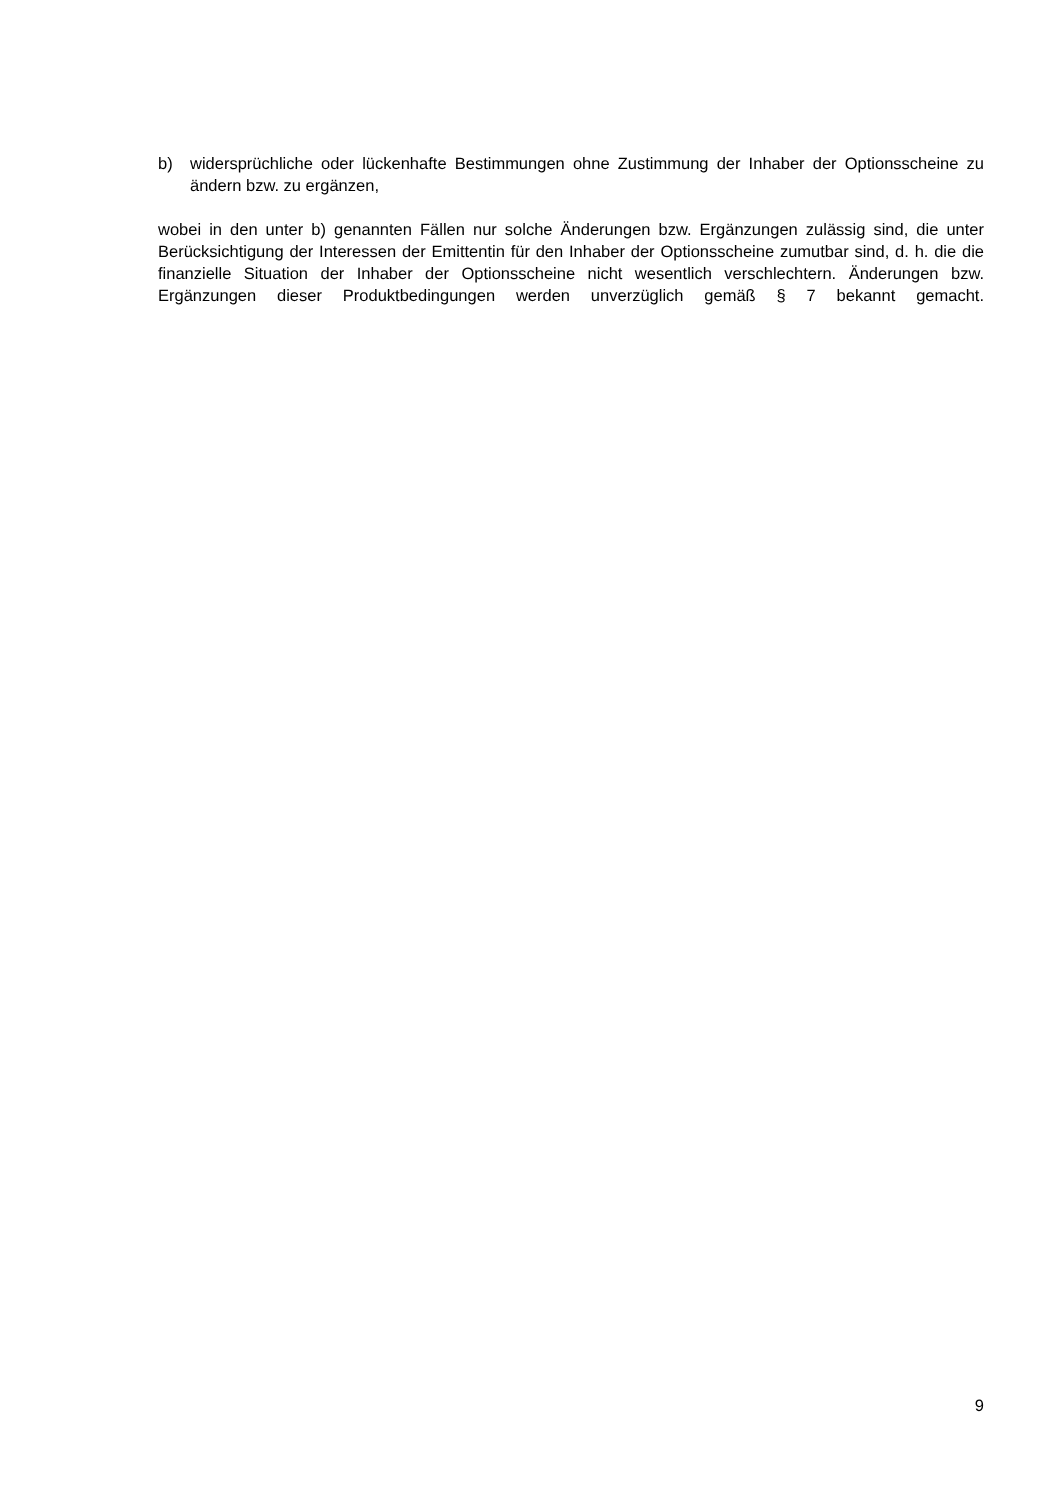b) widersprüchliche oder lückenhafte Bestimmungen ohne Zustimmung der Inhaber der Optionsscheine zu ändern bzw. zu ergänzen,
wobei in den unter b) genannten Fällen nur solche Änderungen bzw. Ergänzungen zulässig sind, die unter Berücksichtigung der Interessen der Emittentin für den Inhaber der Optionsscheine zumutbar sind, d. h. die die finanzielle Situation der Inhaber der Optionsscheine nicht wesentlich verschlechtern. Änderungen bzw. Ergänzungen dieser Produktbedingungen werden unverzüglich gemäß § 7 bekannt gemacht.
9